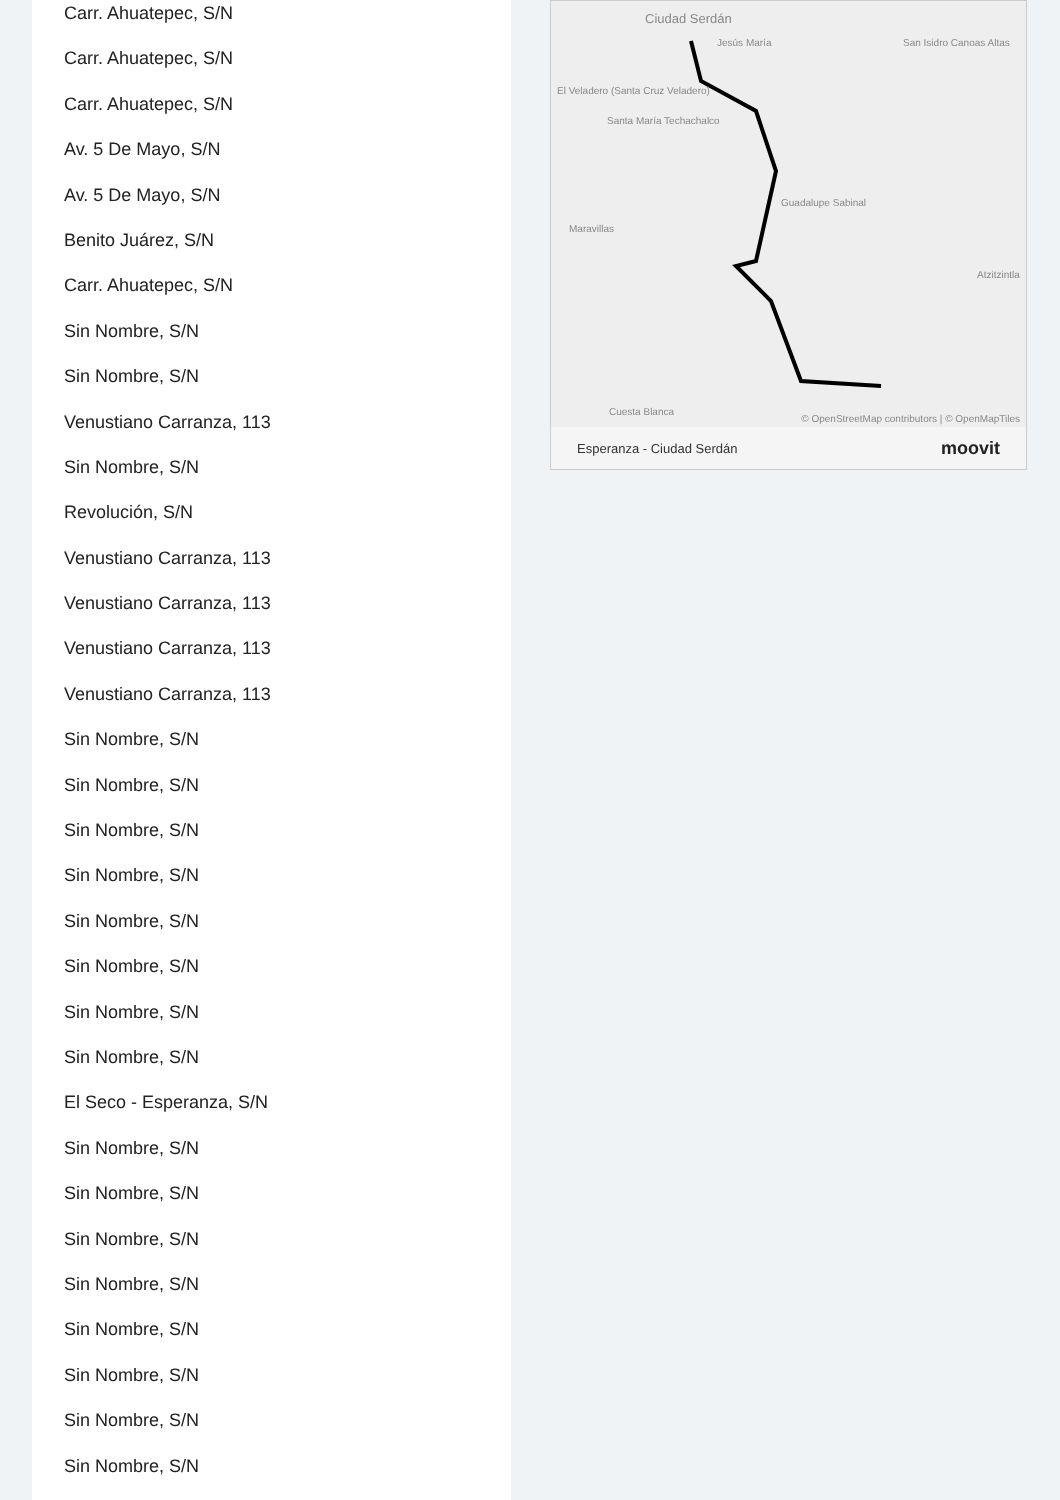Carr. Ahuatepec, S/N
Carr. Ahuatepec, S/N
Carr. Ahuatepec, S/N
Av. 5 De Mayo, S/N
Av. 5 De Mayo, S/N
Benito Juárez, S/N
Carr. Ahuatepec, S/N
Sin Nombre, S/N
Sin Nombre, S/N
Venustiano Carranza, 113
Sin Nombre, S/N
Revolución, S/N
Venustiano Carranza, 113
Venustiano Carranza, 113
Venustiano Carranza, 113
Venustiano Carranza, 113
Sin Nombre, S/N
Sin Nombre, S/N
Sin Nombre, S/N
Sin Nombre, S/N
Sin Nombre, S/N
Sin Nombre, S/N
Sin Nombre, S/N
Sin Nombre, S/N
El Seco - Esperanza, S/N
Sin Nombre, S/N
Sin Nombre, S/N
Sin Nombre, S/N
Sin Nombre, S/N
Sin Nombre, S/N
Sin Nombre, S/N
Sin Nombre, S/N
Sin Nombre, S/N
Ciudad Serdán
Jesús María San Isidro Canoas Altas
El Veladero (Santa Cruz Veladero)
Santa María Techachalco
Guadalupe Sabinal
Maravillas
Atzitzintla
Cuesta Blanca
© OpenStreetMap contributors | © OpenMapTiles
Esperanza - Ciudad Serdán moovit